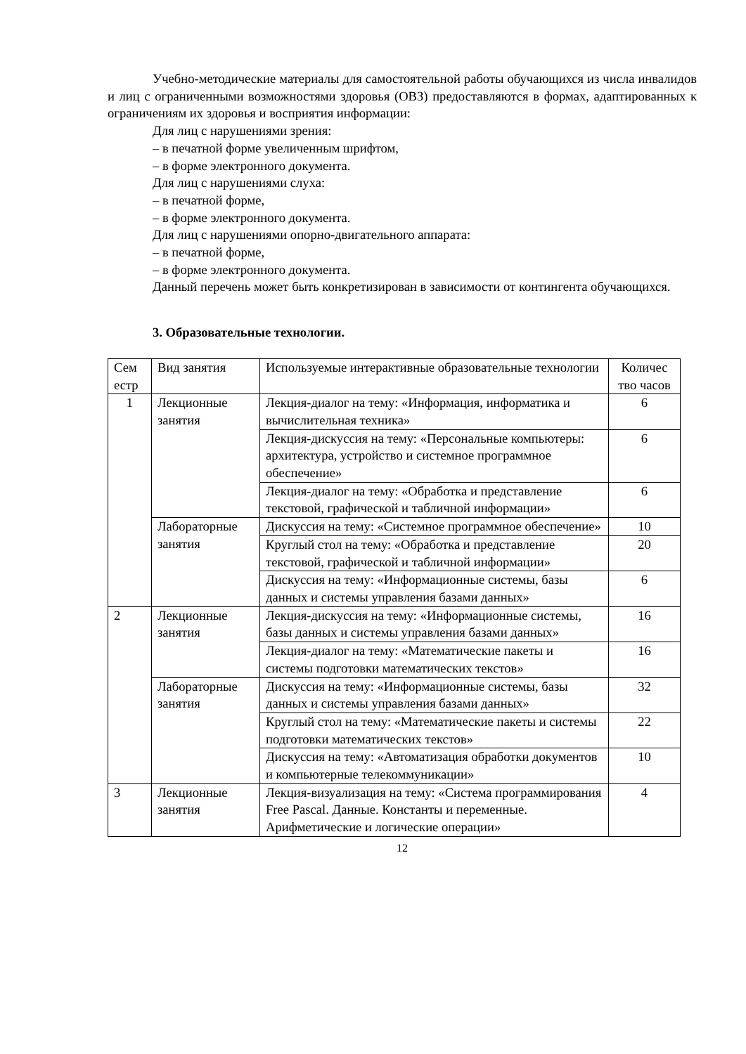Учебно-методические материалы для самостоятельной работы обучающихся из числа инвалидов и лиц с ограниченными возможностями здоровья (ОВЗ) предоставляются в формах, адаптированных к ограничениям их здоровья и восприятия информации:
Для лиц с нарушениями зрения:
– в печатной форме увеличенным шрифтом,
– в форме электронного документа.
Для лиц с нарушениями слуха:
– в печатной форме,
– в форме электронного документа.
Для лиц с нарушениями опорно-двигательного аппарата:
– в печатной форме,
– в форме электронного документа.
Данный перечень может быть конкретизирован в зависимости от контингента обучающихся.
3. Образовательные технологии.
| Сем естр | Вид занятия | Используемые интерактивные образовательные технологии | Количес тво часов |
| 1 | Лекционные занятия | Лекция-диалог на тему: «Информация, информатика и вычислительная техника» | 6 |
| | | Лекция-дискуссия на тему: «Персональные компьютеры: архитектура, устройство и системное программное обеспечение» | 6 |
| | | Лекция-диалог на тему: «Обработка и представление текстовой, графической и табличной информации» | 6 |
| | Лабораторные занятия | Дискуссия на тему: «Системное программное обеспечение» | 10 |
| | | Круглый стол на тему: «Обработка и представление текстовой, графической и табличной информации» | 20 |
| | | Дискуссия на тему: «Информационные системы, базы данных и системы управления базами данных» | 6 |
| 2 | Лекционные занятия | Лекция-дискуссия на тему: «Информационные системы, базы данных и системы управления базами данных» | 16 |
| | | Лекция-диалог на тему: «Математические пакеты и системы подготовки математических текстов» | 16 |
| | Лабораторные занятия | Дискуссия на тему: «Информационные системы, базы данных и системы управления базами данных» | 32 |
| | | Круглый стол на тему: «Математические пакеты и системы подготовки математических текстов» | 22 |
| | | Дискуссия на тему: «Автоматизация обработки документов и компьютерные телекоммуникации» | 10 |
| 3 | Лекционные занятия | Лекция-визуализация на тему: «Система программирования Free Pascal. Данные. Константы и переменные. Арифметические и логические операции» | 4 |
12